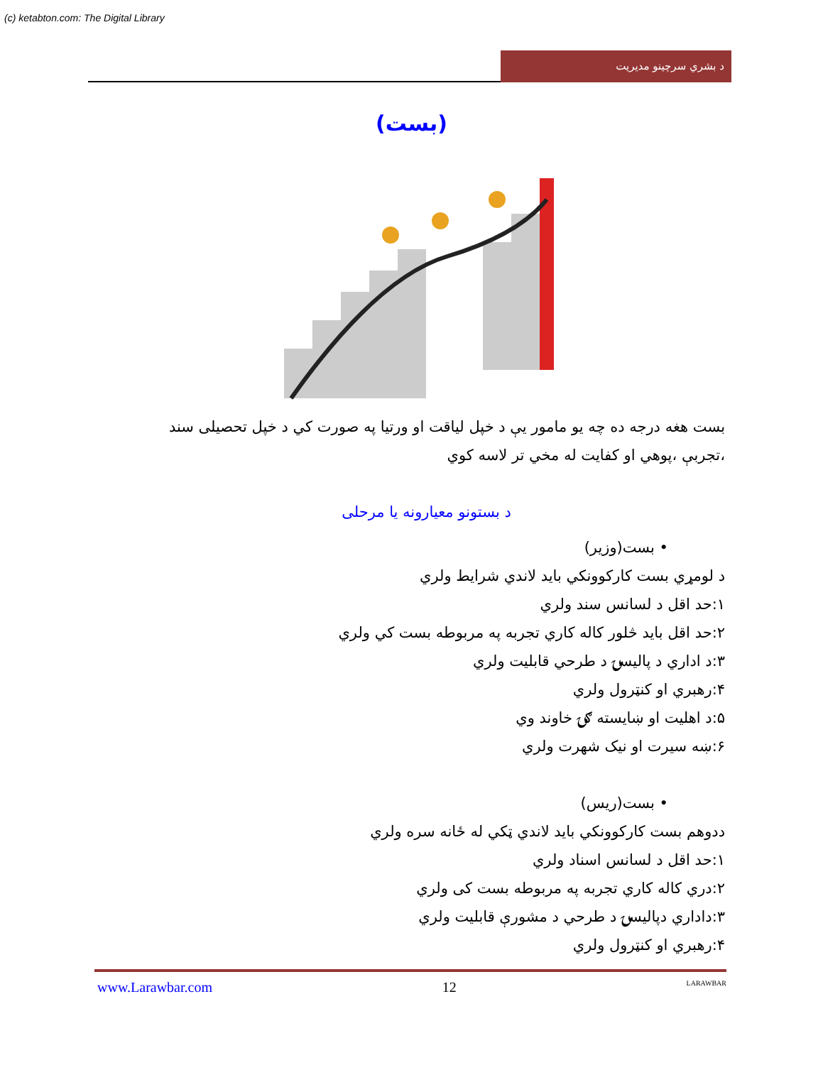(c) ketabton.com: The Digital Library
د بشري سرچينو مديريت
(بست)
بست هغه درجه ده چه يو مامور يې د خپل لياقت او ورتيا په صورت کي د خپل تحصيلی سند ،تجربې ،پوهي او کفايت له مخي تر لاسه کوي
د بستونو معيارونه يا مرحلی
• بست(وزير)
د لومړي بست کارکوونکي بايد لاندي شرايط ولري
۱:حد اقل د لسانس سند ولري
۲:حد اقل بايد څلور کاله کاري تجربه په مربوطه بست کي ولري
۳:د اداري د پاليسۍ د طرحي قابليت ولري
۴:رهبري او کنټرول ولري
۵:د اهليت او ښايسته ګۍ خاوند وي
۶:ښه سيرت او نيک شهرت ولري
• بست(ريس)
ددوهم بست کارکوونکي بايد لاندي ټکي له ځانه سره ولري
۱:حد اقل د لسانس اسناد ولري
۲:دري کاله کاري تجربه په مربوطه بست کی ولري
۳:داداري دپاليسۍ د طرحي د مشورې قابليت ولري
۴:رهبري او کنټرول ولري
www.Larawbar.com 12 LARAWBAR